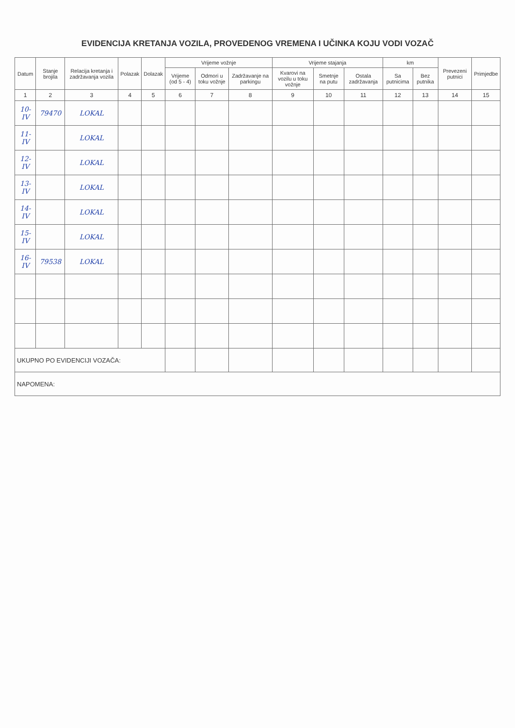EVIDENCIJA KRETANJA VOZILA, PROVEDENOG VREMENA I UČINKA KOJU VODI VOZAČ
| Datum | Stanje brojila | Relacija kretanja i zadržavanja vozila | Polazak | Dolazak | Vrijeme vožnje | | | Vrijeme stajanja | | | km | | Prevezeni putnici | Primjedbe |
| --- | --- | --- | --- | --- | --- | --- | --- | --- | --- | --- | --- | --- | --- | --- |
| | | | | | Vrijeme (od 5 - 4) | Odmori u toku vožnje | Zadržavanje na parkingu | Kvarovi na vozilu u toku vožnje | Smetnje na putu | Ostala zadržavanja | Sa putnicima | Bez putnika | | |
| 1 | 2 | 3 | 4 | 5 | 6 | 7 | 8 | 9 | 10 | 11 | 12 | 13 | 14 | 15 |
| 10-IV | 79470 | LOKAL | | | | | | | | | | | | |
| 11-IV | | LOKAL | | | | | | | | | | | | |
| 12-IV | | LOKAL | | | | | | | | | | | | |
| 13-IV | | LOKAL | | | | | | | | | | | | |
| 14-IV | | LOKAL | | | | | | | | | | | | |
| 15-IV | | LOKAL | | | | | | | | | | | | |
| 16-IV | 79538 | LOKAL | | | | | | | | | | | | |
| UKUPNO PO EVIDENCIJI VOZAČA: | | | | | | | | | | | | | | |
| NAPOMENA: | | | | | | | | | | | | | | |